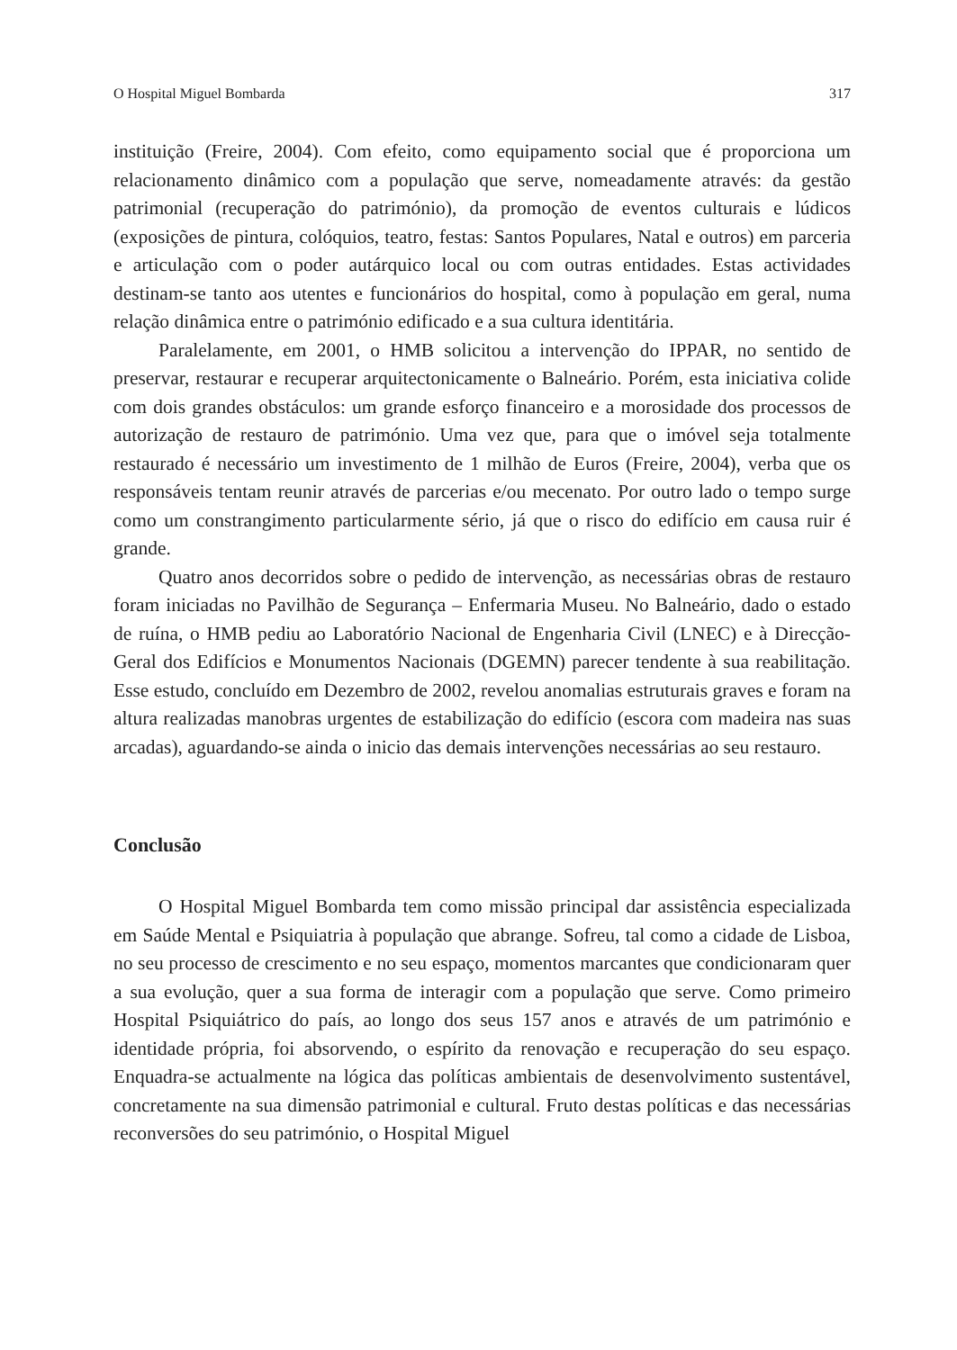O Hospital Miguel Bombarda 317
instituição (Freire, 2004). Com efeito, como equipamento social que é proporciona um relacionamento dinâmico com a população que serve, nomeadamente através: da gestão patrimonial (recuperação do património), da promoção de eventos culturais e lúdicos (exposições de pintura, colóquios, teatro, festas: Santos Populares, Natal e outros) em parceria e articulação com o poder autárquico local ou com outras entidades. Estas actividades destinam-se tanto aos utentes e funcionários do hospital, como à população em geral, numa relação dinâmica entre o património edificado e a sua cultura identitária.
Paralelamente, em 2001, o HMB solicitou a intervenção do IPPAR, no sentido de preservar, restaurar e recuperar arquitectonicamente o Balneário. Porém, esta iniciativa colide com dois grandes obstáculos: um grande esforço financeiro e a morosidade dos processos de autorização de restauro de património. Uma vez que, para que o imóvel seja totalmente restaurado é necessário um investimento de 1 milhão de Euros (Freire, 2004), verba que os responsáveis tentam reunir através de parcerias e/ou mecenato. Por outro lado o tempo surge como um constrangimento particularmente sério, já que o risco do edifício em causa ruir é grande.
Quatro anos decorridos sobre o pedido de intervenção, as necessárias obras de restauro foram iniciadas no Pavilhão de Segurança – Enfermaria Museu. No Balneário, dado o estado de ruína, o HMB pediu ao Laboratório Nacional de Engenharia Civil (LNEC) e à Direcção-Geral dos Edifícios e Monumentos Nacionais (DGEMN) parecer tendente à sua reabilitação. Esse estudo, concluído em Dezembro de 2002, revelou anomalias estruturais graves e foram na altura realizadas manobras urgentes de estabilização do edifício (escora com madeira nas suas arcadas), aguardando-se ainda o inicio das demais intervenções necessárias ao seu restauro.
Conclusão
O Hospital Miguel Bombarda tem como missão principal dar assistência especializada em Saúde Mental e Psiquiatria à população que abrange. Sofreu, tal como a cidade de Lisboa, no seu processo de crescimento e no seu espaço, momentos marcantes que condicionaram quer a sua evolução, quer a sua forma de interagir com a população que serve. Como primeiro Hospital Psiquiátrico do país, ao longo dos seus 157 anos e através de um património e identidade própria, foi absorvendo, o espírito da renovação e recuperação do seu espaço. Enquadra-se actualmente na lógica das políticas ambientais de desenvolvimento sustentável, concretamente na sua dimensão patrimonial e cultural. Fruto destas políticas e das necessárias reconversões do seu património, o Hospital Miguel